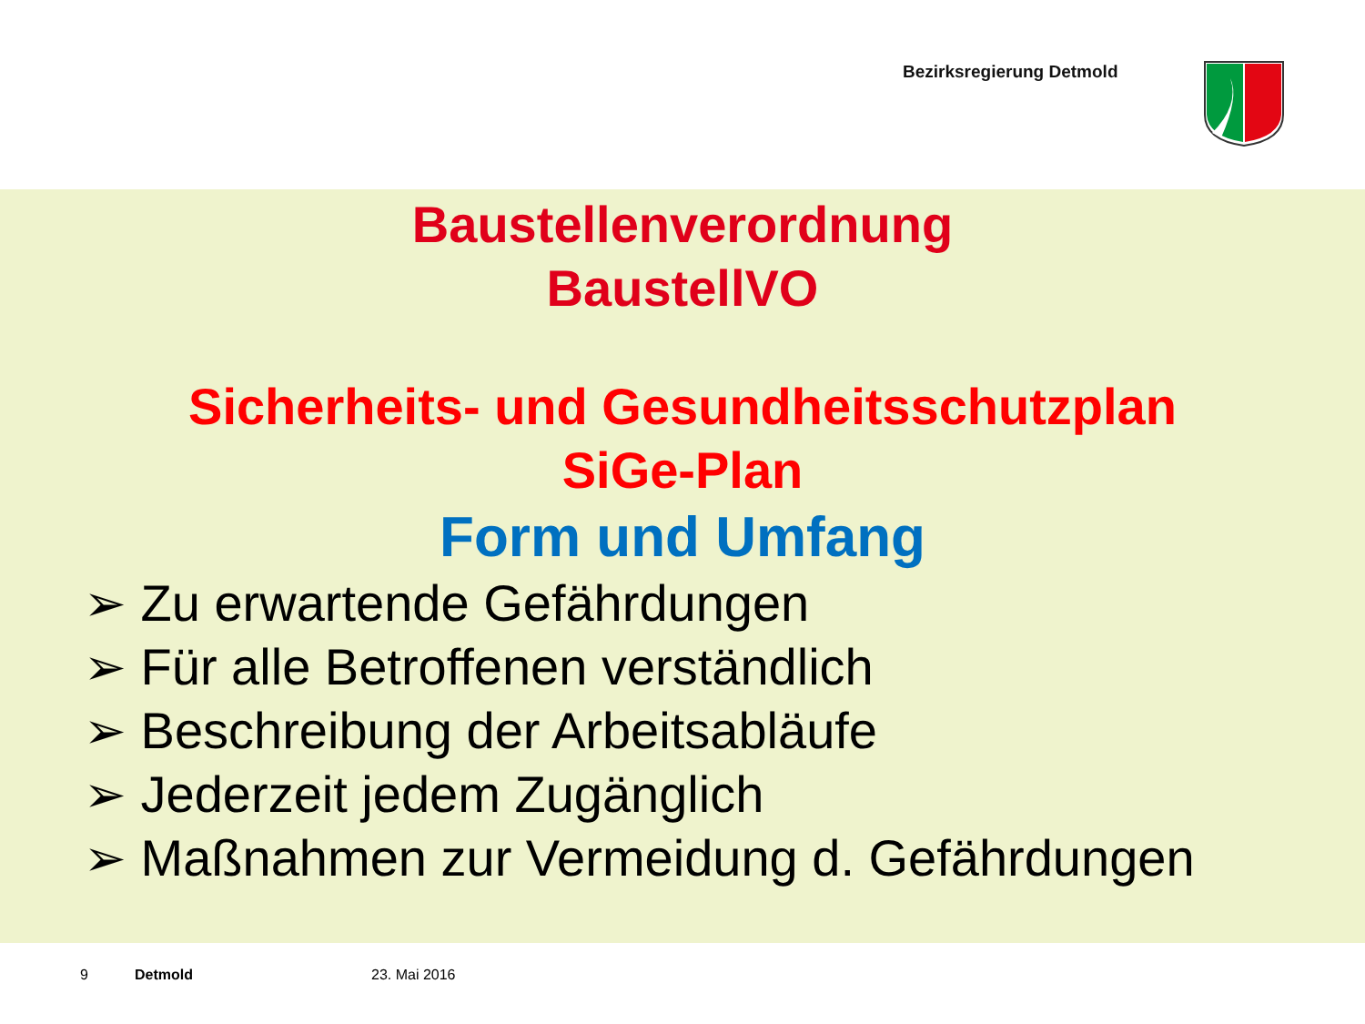Bezirksregierung Detmold
Baustellenverordnung
BaustellVO
Sicherheits- und Gesundheitsschutzplan
SiGe-Plan
Form und Umfang
➢ Zu erwartende Gefährdungen
➢ Für alle Betroffenen verständlich
➢ Beschreibung der Arbeitsabläufe
➢ Jederzeit jedem Zugänglich
➢ Maßnahmen zur Vermeidung d. Gefährdungen
9 Detmold 23. Mai 2016